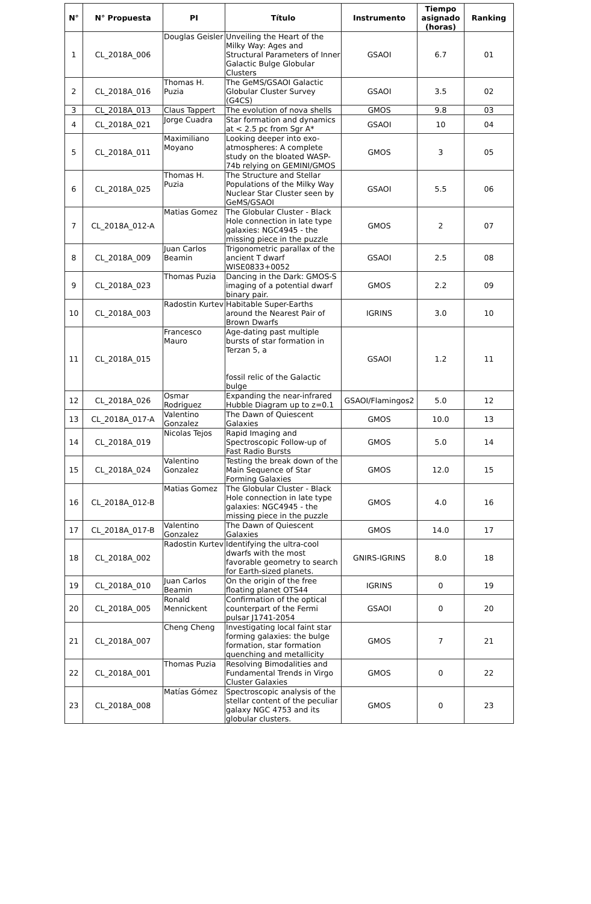| N° | N° Propuesta | PI | Título | Instrumento | Tiempo asignado (horas) | Ranking |
| --- | --- | --- | --- | --- | --- | --- |
| 1 | CL_2018A_006 | Douglas Geisler | Unveiling the Heart of the Milky Way: Ages and Structural Parameters of Inner Galactic Bulge Globular Clusters | GSAOI | 6.7 | 01 |
| 2 | CL_2018A_016 | Thomas H. Puzia | The GeMS/GSAOI Galactic Globular Cluster Survey (G4CS) | GSAOI | 3.5 | 02 |
| 3 | CL_2018A_013 | Claus Tappert | The evolution of nova shells | GMOS | 9.8 | 03 |
| 4 | CL_2018A_021 | Jorge Cuadra | Star formation and dynamics at < 2.5 pc from Sgr A* | GSAOI | 10 | 04 |
| 5 | CL_2018A_011 | Maximiliano Moyano | Looking deeper into exo-atmospheres: A complete study on the bloated WASP-74b relying on GEMINI/GMOS | GMOS | 3 | 05 |
| 6 | CL_2018A_025 | Thomas H. Puzia | The Structure and Stellar Populations of the Milky Way Nuclear Star Cluster seen by GeMS/GSAOI | GSAOI | 5.5 | 06 |
| 7 | CL_2018A_012-A | Matias Gomez | The Globular Cluster - Black Hole connection in late type galaxies: NGC4945 - the missing piece in the puzzle | GMOS | 2 | 07 |
| 8 | CL_2018A_009 | Juan Carlos Beamin | Trigonometric parallax of the ancient T dwarf WISE0833+0052 | GSAOI | 2.5 | 08 |
| 9 | CL_2018A_023 | Thomas Puzia | Dancing in the Dark: GMOS-S imaging of a potential dwarf binary pair. | GMOS | 2.2 | 09 |
| 10 | CL_2018A_003 | Radostin Kurtev | Habitable Super-Earths around the Nearest Pair of Brown Dwarfs | IGRINS | 3.0 | 10 |
| 11 | CL_2018A_015 | Francesco Mauro | Age-dating past multiple bursts of star formation in Terzan 5, a fossil relic of the Galactic bulge | GSAOI | 1.2 | 11 |
| 12 | CL_2018A_026 | Osmar Rodriguez | Expanding the near-infrared Hubble Diagram up to z=0.1 | GSAOI/Flamingos2 | 5.0 | 12 |
| 13 | CL_2018A_017-A | Valentino Gonzalez | The Dawn of Quiescent Galaxies | GMOS | 10.0 | 13 |
| 14 | CL_2018A_019 | Nicolas Tejos | Rapid Imaging and Spectroscopic Follow-up of Fast Radio Bursts | GMOS | 5.0 | 14 |
| 15 | CL_2018A_024 | Valentino Gonzalez | Testing the break down of the Main Sequence of Star Forming Galaxies | GMOS | 12.0 | 15 |
| 16 | CL_2018A_012-B | Matias Gomez | The Globular Cluster - Black Hole connection in late type galaxies: NGC4945 - the missing piece in the puzzle | GMOS | 4.0 | 16 |
| 17 | CL_2018A_017-B | Valentino Gonzalez | The Dawn of Quiescent Galaxies | GMOS | 14.0 | 17 |
| 18 | CL_2018A_002 | Radostin Kurtev | Identifying the ultra-cool dwarfs with the most favorable geometry to search for Earth-sized planets. | GNIRS-IGRINS | 8.0 | 18 |
| 19 | CL_2018A_010 | Juan Carlos Beamin | On the origin of the free floating planet OTS44 | IGRINS | 0 | 19 |
| 20 | CL_2018A_005 | Ronald Mennickent | Confirmation of the optical counterpart of the Fermi pulsar J1741-2054 | GSAOI | 0 | 20 |
| 21 | CL_2018A_007 | Cheng Cheng | Investigating local faint star forming galaxies: the bulge formation, star formation quenching and metallicity | GMOS | 7 | 21 |
| 22 | CL_2018A_001 | Thomas Puzia | Resolving Bimodalities and Fundamental Trends in Virgo Cluster Galaxies | GMOS | 0 | 22 |
| 23 | CL_2018A_008 | Matías Gómez | Spectroscopic analysis of the stellar content of the peculiar galaxy NGC 4753 and its globular clusters. | GMOS | 0 | 23 |